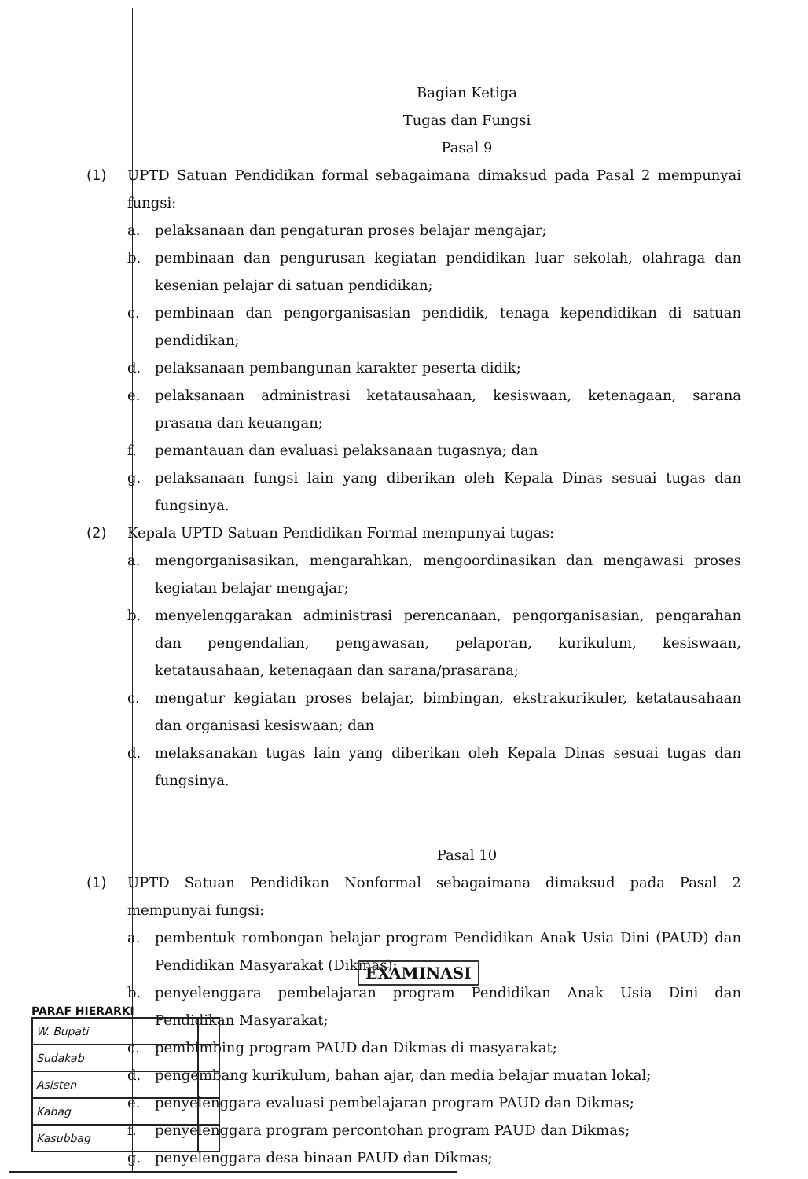Bagian Ketiga
Tugas dan Fungsi
Pasal 9
(1) UPTD Satuan Pendidikan formal sebagaimana dimaksud pada Pasal 2 mempunyai fungsi:
a. pelaksanaan dan pengaturan proses belajar mengajar;
b. pembinaan dan pengurusan kegiatan pendidikan luar sekolah, olahraga dan kesenian pelajar di satuan pendidikan;
c. pembinaan dan pengorganisasian pendidik, tenaga kependidikan di satuan pendidikan;
d. pelaksanaan pembangunan karakter peserta didik;
e. pelaksanaan administrasi ketatausahaan, kesiswaan, ketenagaan, sarana prasana dan keuangan;
f. pemantauan dan evaluasi pelaksanaan tugasnya; dan
g. pelaksanaan fungsi lain yang diberikan oleh Kepala Dinas sesuai tugas dan fungsinya.
(2) Kepala UPTD Satuan Pendidikan Formal mempunyai tugas:
a. mengorganisasikan, mengarahkan, mengoordinasikan dan mengawasi proses kegiatan belajar mengajar;
b. menyelenggarakan administrasi perencanaan, pengorganisasian, pengarahan dan pengendalian, pengawasan, pelaporan, kurikulum, kesiswaan, ketatausahaan, ketenagaan dan sarana/prasarana;
c. mengatur kegiatan proses belajar, bimbingan, ekstrakurikuler, ketatausahaan dan organisasi kesiswaan; dan
d. melaksanakan tugas lain yang diberikan oleh Kepala Dinas sesuai tugas dan fungsinya.
Pasal 10
(1) UPTD Satuan Pendidikan Nonformal sebagaimana dimaksud pada Pasal 2 mempunyai fungsi:
a. pembentuk rombongan belajar program Pendidikan Anak Usia Dini (PAUD) dan Pendidikan Masyarakat (Dikmas);
b. penyelenggara pembelajaran program Pendidikan Anak Usia Dini dan Pendidikan Masyarakat;
c. pembimbing program PAUD dan Dikmas di masyarakat;
d. pengembang kurikulum, bahan ajar, dan media belajar muatan lokal;
e. penyelenggara evaluasi pembelajaran program PAUD dan Dikmas;
f. penyelenggara program percontohan program PAUD dan Dikmas;
g. penyelenggara desa binaan PAUD dan Dikmas;
EXAMINASI
PARAF HIERARKI
| W. Bupati | |
| Sudakab | |
| Asisten | |
| Kabag | |
| Kasubbag | |